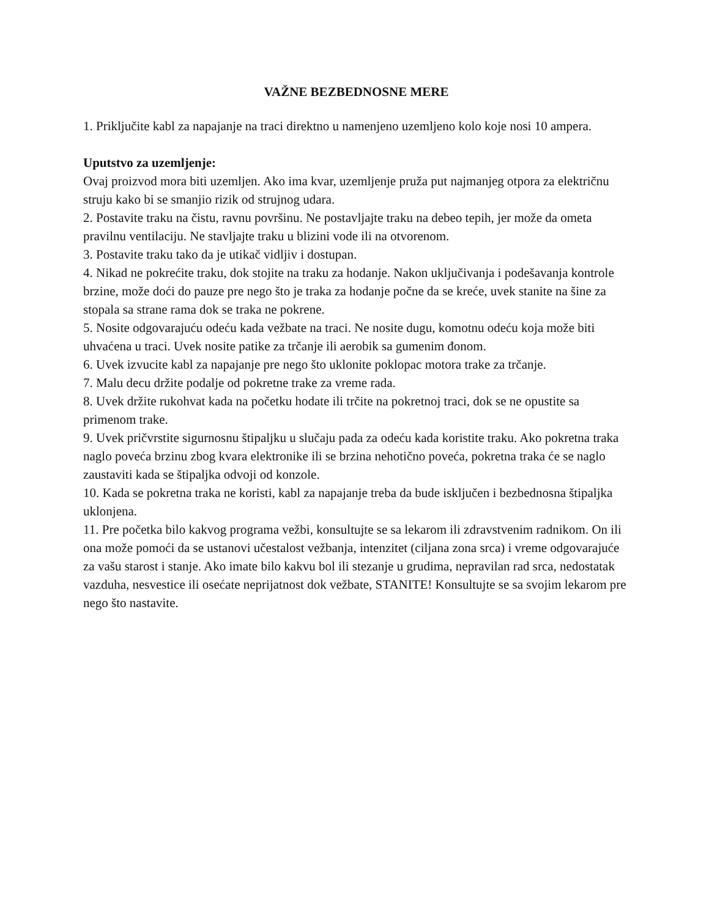VAŽNE BEZBEDNOSNE MERE
1. Priključite kabl za napajanje na traci direktno u namenjeno uzemljeno kolo koje nosi 10 ampera.
Uputstvo za uzemljenje:
Ovaj proizvod mora biti uzemljen. Ako ima kvar, uzemljenje pruža put najmanjeg otpora za električnu struju kako bi se smanjio rizik od strujnog udara.
2. Postavite traku na čistu, ravnu površinu. Ne postavljajte traku na debeo tepih, jer može da ometa pravilnu ventilaciju. Ne stavljajte traku u blizini vode ili na otvorenom.
3. Postavite traku tako da je utikač vidljiv i dostupan.
4. Nikad ne pokrećite traku, dok stojite na traku za hodanje. Nakon uključivanja i podešavanja kontrole brzine, može doći do pauze pre nego što je traka za hodanje počne da se kreće, uvek stanite na šine za stopala sa strane rama dok se traka ne pokrene.
5. Nosite odgovarajuću odeću kada vežbate na traci. Ne nosite dugu, komotnu odeću koja može biti uhvaćena u traci. Uvek nosite patike za trčanje ili aerobik sa gumenim đonom.
6. Uvek izvucite kabl za napajanje pre nego što uklonite poklopac motora trake za trčanje.
7. Malu decu držite podalje od pokretne trake za vreme rada.
8. Uvek držite rukohvat kada na početku hodate ili trčite na pokretnoj traci, dok se ne opustite sa primenom trake.
9. Uvek pričvrstite sigurnosnu štipaljku u slučaju pada za odeću kada koristite traku. Ako pokretna traka naglo poveća brzinu zbog kvara elektronike ili se brzina nehotično poveća, pokretna traka će se naglo zaustaviti kada se štipaljka odvoji od konzole.
10. Kada se pokretna traka ne koristi, kabl za napajanje treba da bude isključen i bezbednosna štipaljka uklonjena.
11. Pre početka bilo kakvog programa vežbi, konsultujte se sa lekarom ili zdravstvenim radnikom. On ili ona može pomoći da se ustanovi učestalost vežbanja, intenzitet (ciljana zona srca) i vreme odgovarajuće za vašu starost i stanje. Ako imate bilo kakvu bol ili stezanje u grudima, nepravilan rad srca, nedostatak vazduha, nesvestice ili osećate neprijatnost dok vežbate, STANITE! Konsultujte se sa svojim lekarom pre nego što nastavite.